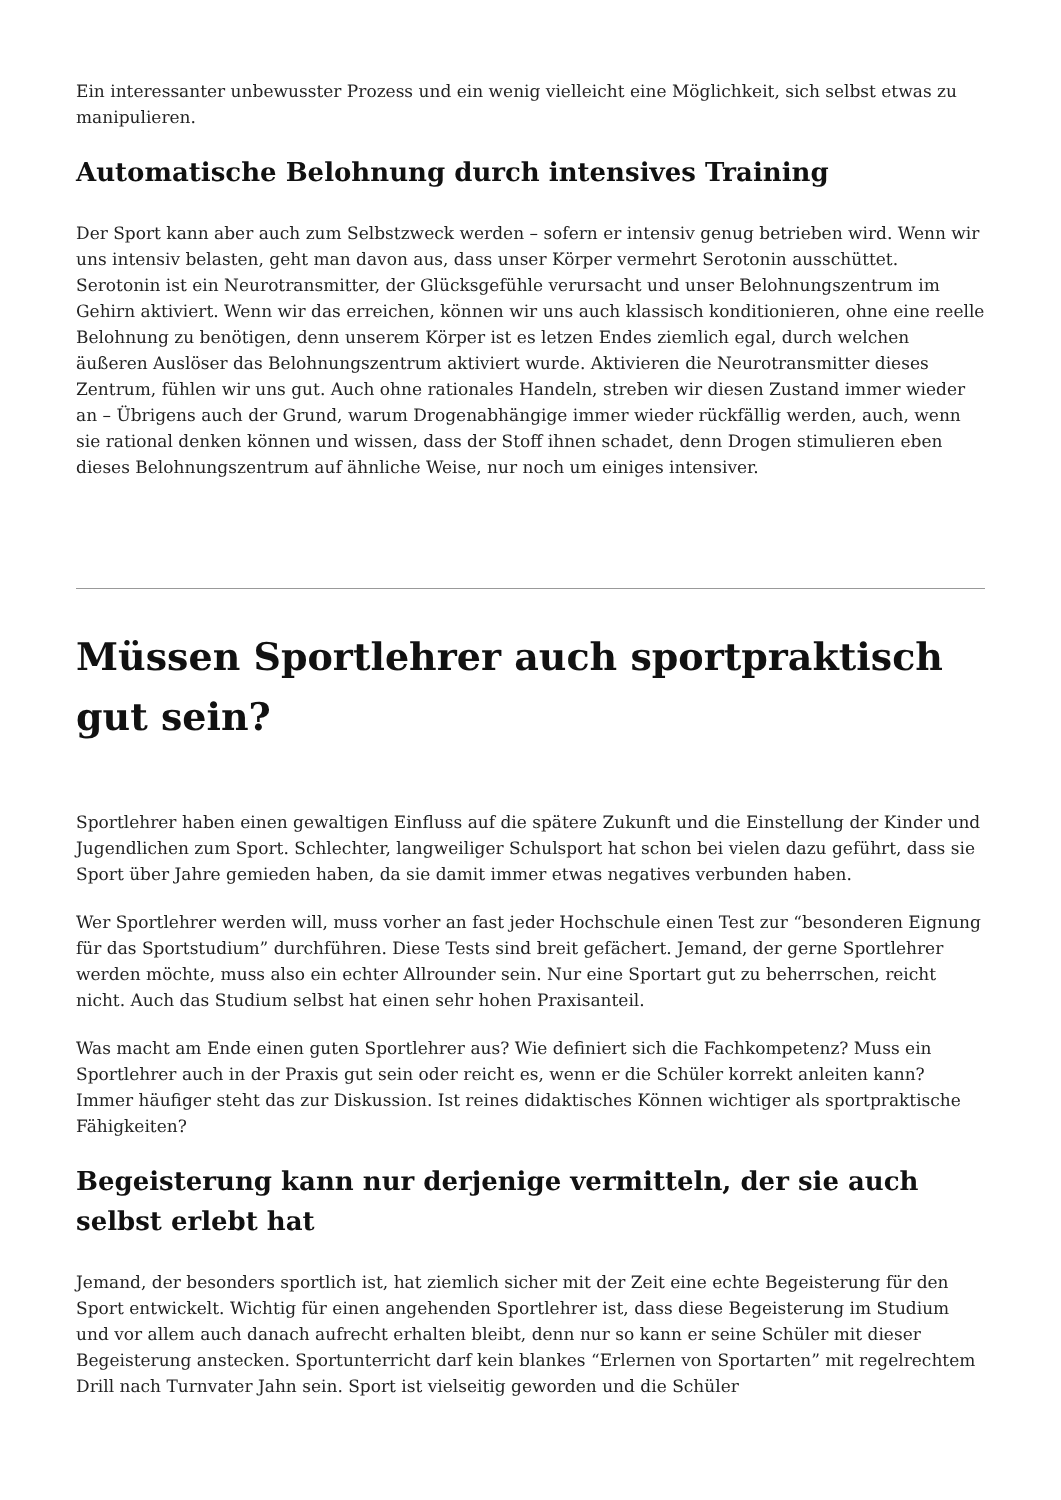Ein interessanter unbewusster Prozess und ein wenig vielleicht eine Möglichkeit, sich selbst etwas zu manipulieren.
Automatische Belohnung durch intensives Training
Der Sport kann aber auch zum Selbstzweck werden – sofern er intensiv genug betrieben wird. Wenn wir uns intensiv belasten, geht man davon aus, dass unser Körper vermehrt Serotonin ausschüttet. Serotonin ist ein Neurotransmitter, der Glücksgefühle verursacht und unser Belohnungszentrum im Gehirn aktiviert. Wenn wir das erreichen, können wir uns auch klassisch konditionieren, ohne eine reelle Belohnung zu benötigen, denn unserem Körper ist es letzen Endes ziemlich egal, durch welchen äußeren Auslöser das Belohnungszentrum aktiviert wurde. Aktivieren die Neurotransmitter dieses Zentrum, fühlen wir uns gut. Auch ohne rationales Handeln, streben wir diesen Zustand immer wieder an – Übrigens auch der Grund, warum Drogenabhängige immer wieder rückfällig werden, auch, wenn sie rational denken können und wissen, dass der Stoff ihnen schadet, denn Drogen stimulieren eben dieses Belohnungszentrum auf ähnliche Weise, nur noch um einiges intensiver.
Müssen Sportlehrer auch sportpraktisch gut sein?
Sportlehrer haben einen gewaltigen Einfluss auf die spätere Zukunft und die Einstellung der Kinder und Jugendlichen zum Sport. Schlechter, langweiliger Schulsport hat schon bei vielen dazu geführt, dass sie Sport über Jahre gemieden haben, da sie damit immer etwas negatives verbunden haben.
Wer Sportlehrer werden will, muss vorher an fast jeder Hochschule einen Test zur “besonderen Eignung für das Sportstudium” durchführen. Diese Tests sind breit gefächert. Jemand, der gerne Sportlehrer werden möchte, muss also ein echter Allrounder sein. Nur eine Sportart gut zu beherrschen, reicht nicht. Auch das Studium selbst hat einen sehr hohen Praxisanteil.
Was macht am Ende einen guten Sportlehrer aus? Wie definiert sich die Fachkompetenz? Muss ein Sportlehrer auch in der Praxis gut sein oder reicht es, wenn er die Schüler korrekt anleiten kann? Immer häufiger steht das zur Diskussion. Ist reines didaktisches Können wichtiger als sportpraktische Fähigkeiten?
Begeisterung kann nur derjenige vermitteln, der sie auch selbst erlebt hat
Jemand, der besonders sportlich ist, hat ziemlich sicher mit der Zeit eine echte Begeisterung für den Sport entwickelt. Wichtig für einen angehenden Sportlehrer ist, dass diese Begeisterung im Studium und vor allem auch danach aufrecht erhalten bleibt, denn nur so kann er seine Schüler mit dieser Begeisterung anstecken. Sportunterricht darf kein blankes “Erlernen von Sportarten” mit regelrechtem Drill nach Turnvater Jahn sein. Sport ist vielseitig geworden und die Schüler